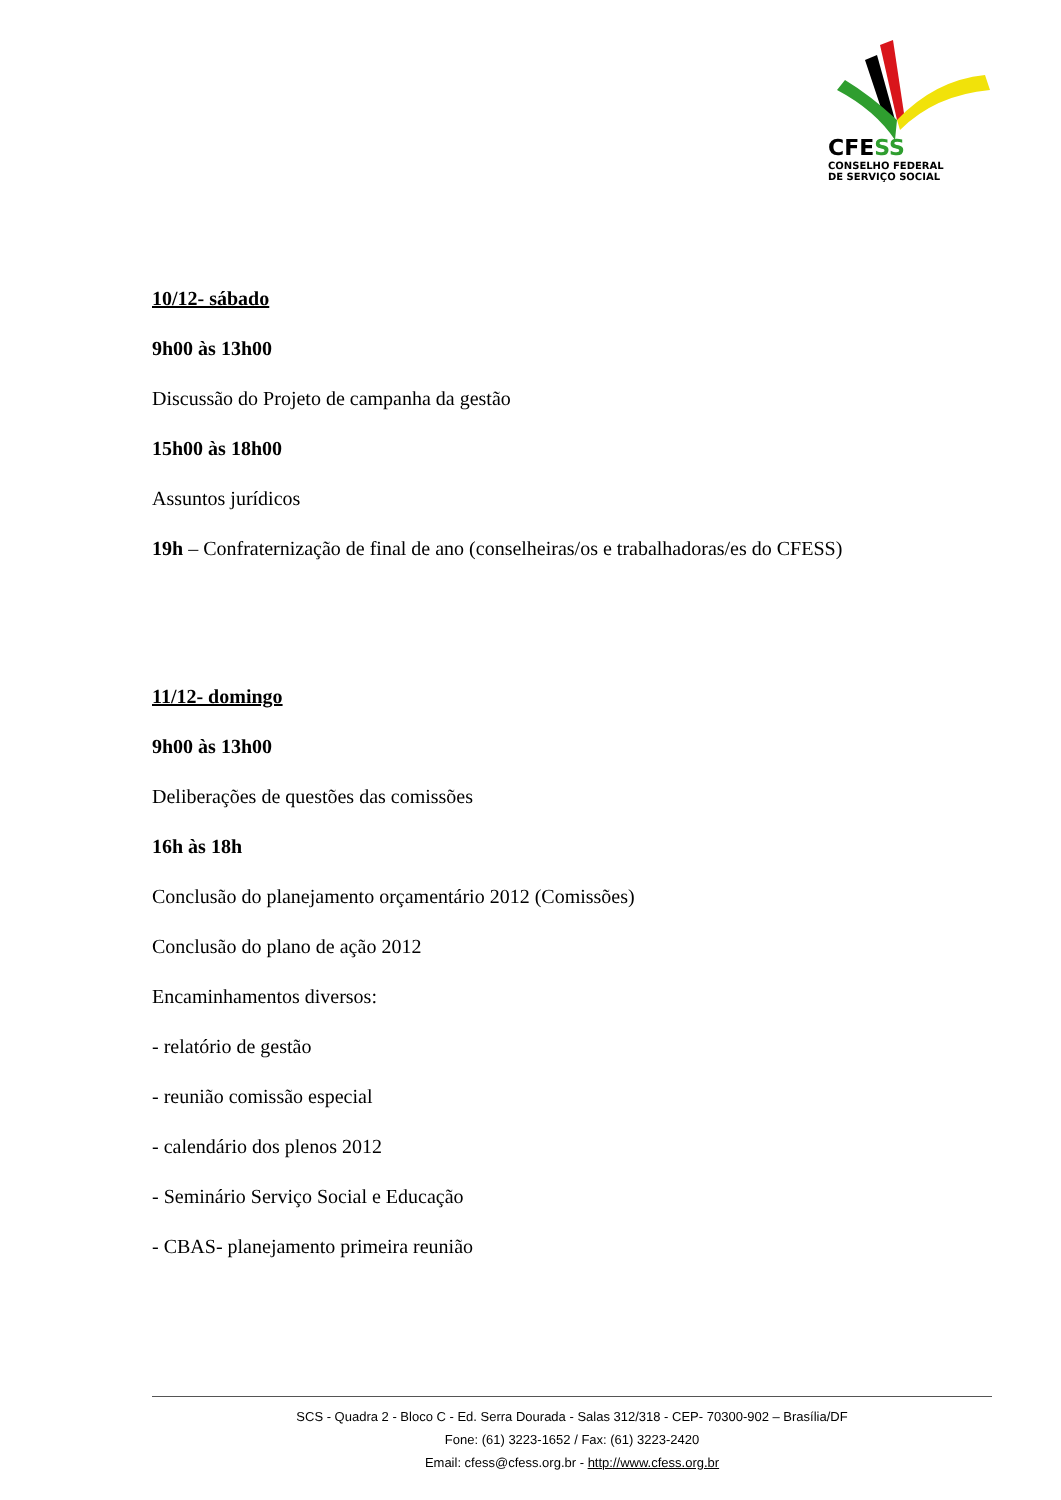CFESS
CONSELHO FEDERAL
DE SERVIÇO SOCIAL
10/12- sábado
9h00 às 13h00
Discussão do Projeto de campanha da gestão
15h00 às 18h00
Assuntos jurídicos
19h – Confraternização de final de ano (conselheiras/os e trabalhadoras/es do CFESS)
11/12- domingo
9h00 às 13h00
Deliberações de questões das comissões
16h às 18h
Conclusão do planejamento orçamentário 2012 (Comissões)
Conclusão do plano de ação 2012
Encaminhamentos diversos:
- relatório de gestão
- reunião comissão especial
- calendário dos plenos 2012
- Seminário Serviço Social e Educação
- CBAS- planejamento primeira reunião
SCS - Quadra 2 - Bloco C - Ed. Serra Dourada - Salas 312/318 - CEP- 70300-902 – Brasília/DF
Fone: (61) 3223-1652 / Fax: (61) 3223-2420
Email: cfess@cfess.org.br - http://www.cfess.org.br